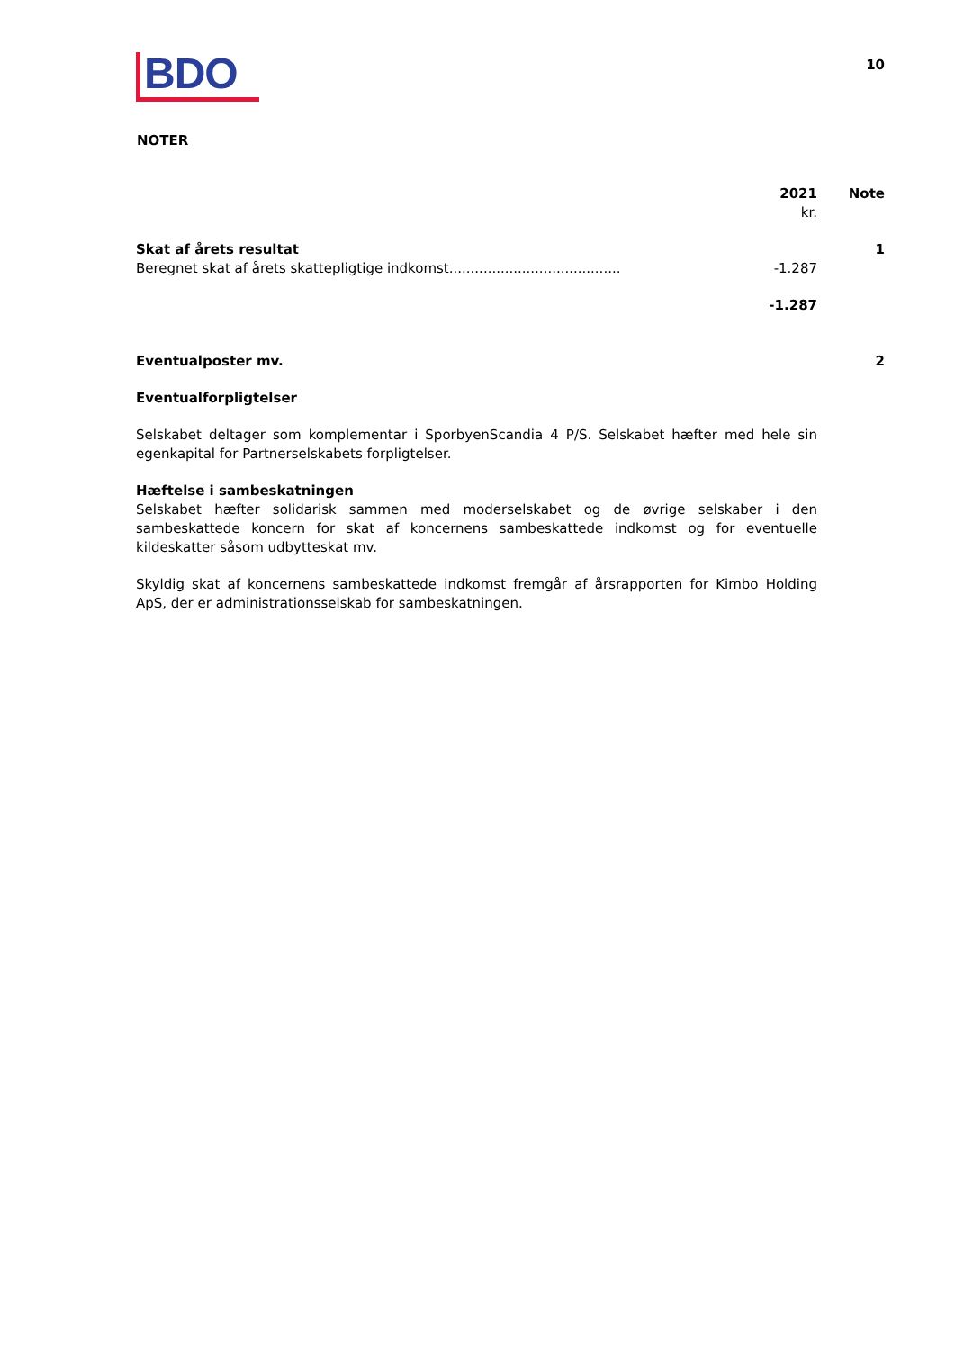BDO
10
NOTER
| | 2021 kr. | Note |
| --- | --- | --- |
| Skat af årets resultat | | 1 |
| Beregnet skat af årets skattepligtige indkomst........................................ | -1.287 | |
| | -1.287 | |
| Eventualposter mv. | | 2 |
Eventualforpligtelser
Selskabet deltager som komplementar i SporbyenScandia 4 P/S. Selskabet hæfter med hele sin egenkapital for Partnerselskabets forpligtelser.
Hæftelse i sambeskatningen
Selskabet hæfter solidarisk sammen med moderselskabet og de øvrige selskaber i den sambeskattede koncern for skat af koncernens sambeskattede indkomst og for eventuelle kildeskatter såsom udbytteskat mv.
Skyldig skat af koncernens sambeskattede indkomst fremgår af årsrapporten for Kimbo Holding ApS, der er administrationsselskab for sambeskatningen.